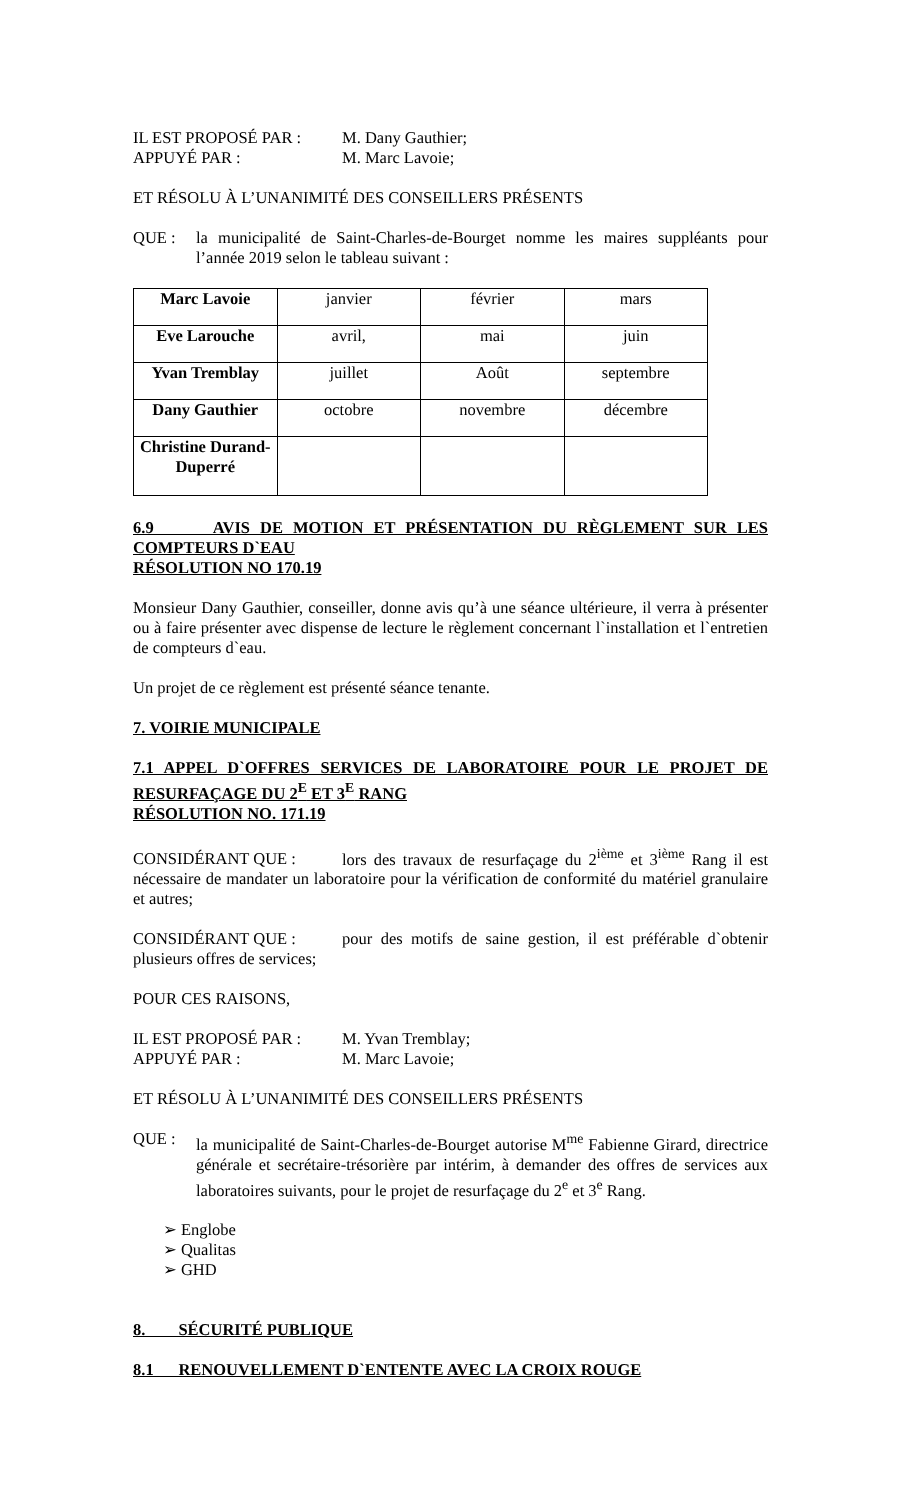IL EST PROPOSÉ PAR : M. Dany Gauthier;
APPUYÉ PAR : M. Marc Lavoie;
ET RÉSOLU À L’UNANIMITÉ DES CONSEILLERS PRÉSENTS
QUE : la municipalité de Saint-Charles-de-Bourget nomme les maires suppléants pour l’année 2019 selon le tableau suivant :
| Marc Lavoie | janvier | février | mars |
| Eve Larouche | avril, | mai | juin |
| Yvan Tremblay | juillet | Août | septembre |
| Dany Gauthier | octobre | novembre | décembre |
| Christine Durand-Duperré | | | |
6.9 AVIS DE MOTION ET PRÉSENTATION DU RÈGLEMENT SUR LES COMPTEURS D`EAU
RÉSOLUTION NO 170.19
Monsieur Dany Gauthier, conseiller, donne avis qu’à une séance ultérieure, il verra à présenter ou à faire présenter avec dispense de lecture le règlement concernant l`installation et l`entretien de compteurs d`eau.
Un projet de ce règlement est présenté séance tenante.
7. VOIRIE MUNICIPALE
7.1 APPEL D`OFFRES SERVICES DE LABORATOIRE POUR LE PROJET DE RESURFAÇAGE DU 2<sup>E</sup> ET 3<sup>E</sup> RANG
RÉSOLUTION NO. 171.19
CONSIDÉRANT QUE : lors des travaux de resurfaçage du 2<sup>ième</sup> et 3<sup>ième</sup> Rang il est nécessaire de mandater un laboratoire pour la vérification de conformité du matériel granulaire et autres;
CONSIDÉRANT QUE : pour des motifs de saine gestion, il est préférable d`obtenir plusieurs offres de services;
POUR CES RAISONS,
IL EST PROPOSÉ PAR : M. Yvan Tremblay;
APPUYÉ PAR : M. Marc Lavoie;
ET RÉSOLU À L’UNANIMITÉ DES CONSEILLERS PRÉSENTS
QUE : la municipalité de Saint-Charles-de-Bourget autorise M<sup>me</sup> Fabienne Girard, directrice générale et secrétaire-trésorière par intérim, à demander des offres de services aux laboratoires suivants, pour le projet de resurfaçage du 2<sup>e</sup> et 3<sup>e</sup> Rang.
➢ Englobe
➢ Qualitas
➢ GHD
8. SÉCURITÉ PUBLIQUE
8.1 RENOUVELLEMENT D`ENTENTE AVEC LA CROIX ROUGE